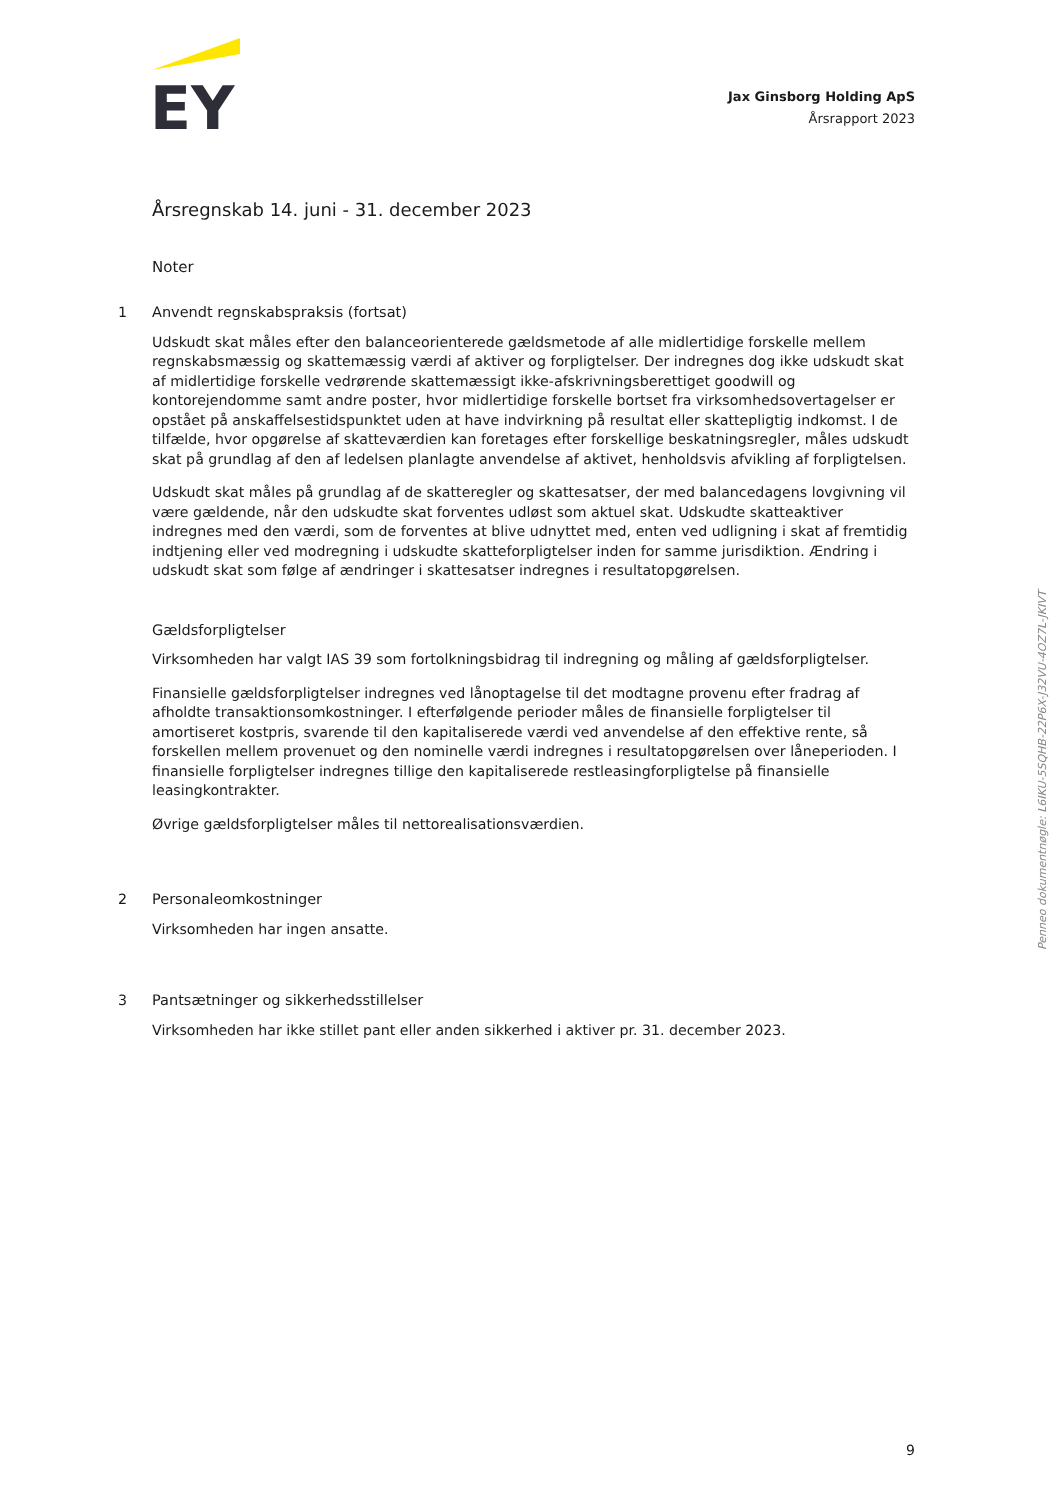EY
Jax Ginsborg Holding ApS
Årsrapport 2023
Årsregnskab 14. juni - 31. december 2023
Noter
1
Anvendt regnskabspraksis (fortsat)
Udskudt skat måles efter den balanceorienterede gældsmetode af alle midlertidige forskelle mellem regnskabsmæssig og skattemæssig værdi af aktiver og forpligtelser. Der indregnes dog ikke udskudt skat af midlertidige forskelle vedrørende skattemæssigt ikke-afskrivningsberettiget goodwill og kontorejendomme samt andre poster, hvor midlertidige forskelle bortset fra virksomhedsovertagelser er opstået på anskaffelsestidspunktet uden at have indvirkning på resultat eller skattepligtig indkomst. I de tilfælde, hvor opgørelse af skatteværdien kan foretages efter forskellige beskatningsregler, måles udskudt skat på grundlag af den af ledelsen planlagte anvendelse af aktivet, henholdsvis afvikling af forpligtelsen.
Udskudt skat måles på grundlag af de skatteregler og skattesatser, der med balancedagens lovgivning vil være gældende, når den udskudte skat forventes udløst som aktuel skat. Udskudte skatteaktiver indregnes med den værdi, som de forventes at blive udnyttet med, enten ved udligning i skat af fremtidig indtjening eller ved modregning i udskudte skatteforpligtelser inden for samme jurisdiktion. Ændring i udskudt skat som følge af ændringer i skattesatser indregnes i resultatopgørelsen.
Gældsforpligtelser
Virksomheden har valgt IAS 39 som fortolkningsbidrag til indregning og måling af gældsforpligtelser.
Finansielle gældsforpligtelser indregnes ved lånoptagelse til det modtagne provenu efter fradrag af afholdte transaktionsomkostninger. I efterfølgende perioder måles de finansielle forpligtelser til amortiseret kostpris, svarende til den kapitaliserede værdi ved anvendelse af den effektive rente, så forskellen mellem provenuet og den nominelle værdi indregnes i resultatopgørelsen over låneperioden. I finansielle forpligtelser indregnes tillige den kapitaliserede restleasingforpligtelse på finansielle leasingkontrakter.
Øvrige gældsforpligtelser måles til nettorealisationsværdien.
2
Personaleomkostninger
Virksomheden har ingen ansatte.
3
Pantsætninger og sikkerhedsstillelser
Virksomheden har ikke stillet pant eller anden sikkerhed i aktiver pr. 31. december 2023.
Penneo dokumentnøgle: L6IKU-5SQHB-22P6X-J32VU-4OZ7L-JKIVT
9